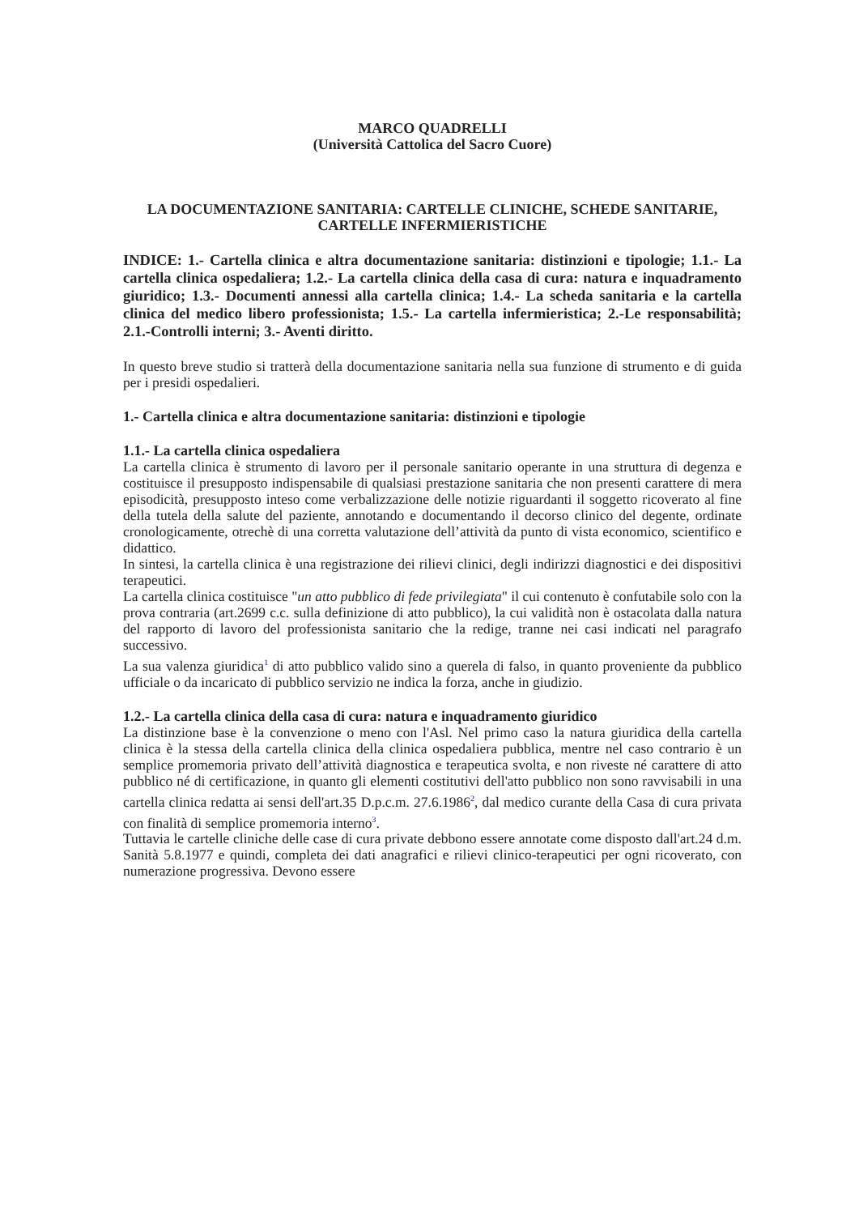MARCO QUADRELLI
(Università Cattolica del Sacro Cuore)
LA DOCUMENTAZIONE SANITARIA: CARTELLE CLINICHE, SCHEDE SANITARIE, CARTELLE INFERMIERISTICHE
INDICE: 1.- Cartella clinica e altra documentazione sanitaria: distinzioni e tipologie; 1.1.- La cartella clinica ospedaliera; 1.2.- La cartella clinica della casa di cura: natura e inquadramento giuridico; 1.3.- Documenti annessi alla cartella clinica; 1.4.- La scheda sanitaria e la cartella clinica del medico libero professionista; 1.5.- La cartella infermieristica; 2.-Le responsabilità; 2.1.-Controlli interni; 3.- Aventi diritto.
In questo breve studio si tratterà della documentazione sanitaria nella sua funzione di strumento e di guida per i presidi ospedalieri.
1.- Cartella clinica e altra documentazione sanitaria: distinzioni e tipologie
1.1.- La cartella clinica ospedaliera
La cartella clinica è strumento di lavoro per il personale sanitario operante in una struttura di degenza e costituisce il presupposto indispensabile di qualsiasi prestazione sanitaria che non presenti carattere di mera episodicità, presupposto inteso come verbalizzazione delle notizie riguardanti il soggetto ricoverato al fine della tutela della salute del paziente, annotando e documentando il decorso clinico del degente, ordinate cronologicamente, otrechè di una corretta valutazione dell’attività da punto di vista economico, scientifico e didattico.
In sintesi, la cartella clinica è una registrazione dei rilievi clinici, degli indirizzi diagnostici e dei dispositivi terapeutici.
La cartella clinica costituisce "un atto pubblico di fede privilegiata" il cui contenuto è confutabile solo con la prova contraria (art.2699 c.c. sulla definizione di atto pubblico), la cui validità non è ostacolata dalla natura del rapporto di lavoro del professionista sanitario che la redige, tranne nei casi indicati nel paragrafo successivo.
La sua valenza giuridica<sup>1</sup> di atto pubblico valido sino a querela di falso, in quanto proveniente da pubblico ufficiale o da incaricato di pubblico servizio ne indica la forza, anche in giudizio.
1.2.- La cartella clinica della casa di cura: natura e inquadramento giuridico
La distinzione base è la convenzione o meno con l'Asl. Nel primo caso la natura giuridica della cartella clinica è la stessa della cartella clinica della clinica ospedaliera pubblica, mentre nel caso contrario è un semplice promemoria privato dell’attività diagnostica e terapeutica svolta, e non riveste né carattere di atto pubblico né di certificazione, in quanto gli elementi costitutivi dell'atto pubblico non sono ravvisabili in una cartella clinica redatta ai sensi dell'art.35 D.p.c.m. 27.6.1986<sup>2</sup>, dal medico curante della Casa di cura privata con finalità di semplice promemoria interno<sup>3</sup>.
Tuttavia le cartelle cliniche delle case di cura private debbono essere annotate come disposto dall'art.24 d.m. Sanità 5.8.1977 e quindi, completa dei dati anagrafici e rilievi clinico-terapeutici per ogni ricoverato, con numerazione progressiva. Devono essere